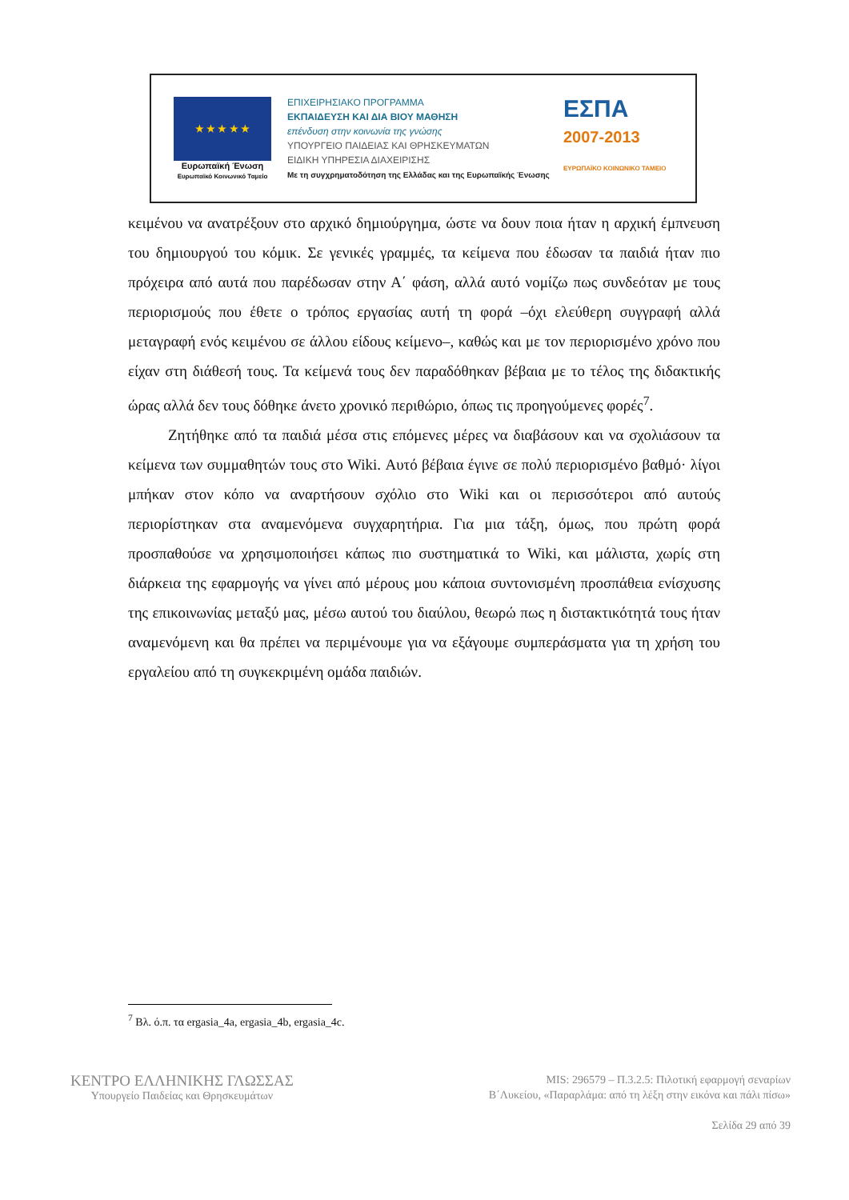★ ★ ★ ★ ★
Ευρωπαϊκή Ένωση
Ευρωπαϊκό Κοινωνικό Ταμείο
ΕΠΙΧΕΙΡΗΣΙΑΚΟ ΠΡΟΓΡΑΜΜΑ
ΕΚΠΑΙΔΕΥΣΗ ΚΑΙ ΔΙΑ ΒΙΟΥ ΜΑΘΗΣΗ
επένδυση στην κοινωνία της γνώσης
ΥΠΟΥΡΓΕΙΟ ΠΑΙΔΕΙΑΣ ΚΑΙ ΘΡΗΣΚΕΥΜΑΤΩΝ
ΕΙΔΙΚΗ ΥΠΗΡΕΣΙΑ ΔΙΑΧΕΙΡΙΣΗΣ
Με τη συγχρηματοδότηση της Ελλάδας και της Ευρωπαϊκής Ένωσης
ΕΣΠΑ
2007-2013
ΕΥΡΩΠΑΪΚΟ ΚΟΙΝΩΝΙΚΟ ΤΑΜΕΙΟ
κειμένου να ανατρέξουν στο αρχικό δημιούργημα, ώστε να δουν ποια ήταν η αρχική έμπνευση του δημιουργού του κόμικ. Σε γενικές γραμμές, τα κείμενα που έδωσαν τα παιδιά ήταν πιο πρόχειρα από αυτά που παρέδωσαν στην Α΄ φάση, αλλά αυτό νομίζω πως συνδεόταν με τους περιορισμούς που έθετε ο τρόπος εργασίας αυτή τη φορά –όχι ελεύθερη συγγραφή αλλά μεταγραφή ενός κειμένου σε άλλου είδους κείμενο–, καθώς και με τον περιορισμένο χρόνο που είχαν στη διάθεσή τους. Τα κείμενά τους δεν παραδόθηκαν βέβαια με το τέλος της διδακτικής ώρας αλλά δεν τους δόθηκε άνετο χρονικό περιθώριο, όπως τις προηγούμενες φορές<sup>7</sup>.
Ζητήθηκε από τα παιδιά μέσα στις επόμενες μέρες να διαβάσουν και να σχολιάσουν τα κείμενα των συμμαθητών τους στο Wiki. Αυτό βέβαια έγινε σε πολύ περιορισμένο βαθμό· λίγοι μπήκαν στον κόπο να αναρτήσουν σχόλιο στο Wiki και οι περισσότεροι από αυτούς περιορίστηκαν στα αναμενόμενα συγχαρητήρια. Για μια τάξη, όμως, που πρώτη φορά προσπαθούσε να χρησιμοποιήσει κάπως πιο συστηματικά το Wiki, και μάλιστα, χωρίς στη διάρκεια της εφαρμογής να γίνει από μέρους μου κάποια συντονισμένη προσπάθεια ενίσχυσης της επικοινωνίας μεταξύ μας, μέσω αυτού του διαύλου, θεωρώ πως η διστακτικότητά τους ήταν αναμενόμενη και θα πρέπει να περιμένουμε για να εξάγουμε συμπεράσματα για τη χρήση του εργαλείου από τη συγκεκριμένη ομάδα παιδιών.
<sup>7</sup> Βλ. ό.π. τα ergasia_4a, ergasia_4b, ergasia_4c.
ΚΕΝΤΡΟ ΕΛΛΗΝΙΚΗΣ ΓΛΩΣΣΑΣ
Υπουργείο Παιδείας και Θρησκευμάτων
MIS: 296579 – Π.3.2.5: Πιλοτική εφαρμογή σεναρίων
Β΄Λυκείου, «Παραρλάμα: από τη λέξη στην εικόνα και πάλι πίσω»
Σελίδα 29 από 39